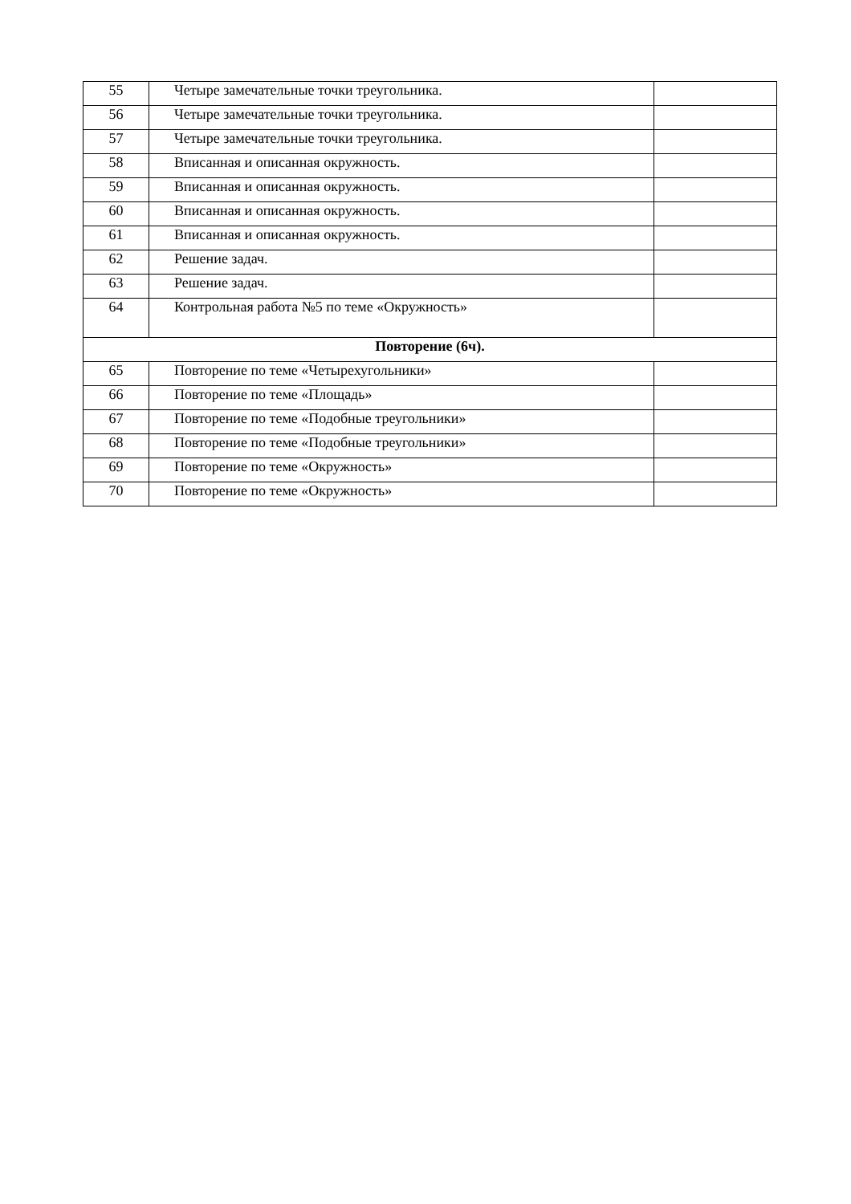| 55 | Четыре замечательные точки треугольника. | |
| 56 | Четыре замечательные точки треугольника. | |
| 57 | Четыре замечательные точки треугольника. | |
| 58 | Вписанная и описанная окружность. | |
| 59 | Вписанная и описанная окружность. | |
| 60 | Вписанная и описанная окружность. | |
| 61 | Вписанная и описанная окружность. | |
| 62 | Решение задач. | |
| 63 | Решение задач. | |
| 64 | Контрольная работа №5 по теме «Окружность» | |
| Повторение (6ч). | | |
| 65 | Повторение по теме «Четырехугольники» | |
| 66 | Повторение по теме «Площадь» | |
| 67 | Повторение по теме «Подобные треугольники» | |
| 68 | Повторение по теме «Подобные треугольники» | |
| 69 | Повторение по теме «Окружность» | |
| 70 | Повторение по теме «Окружность» | |